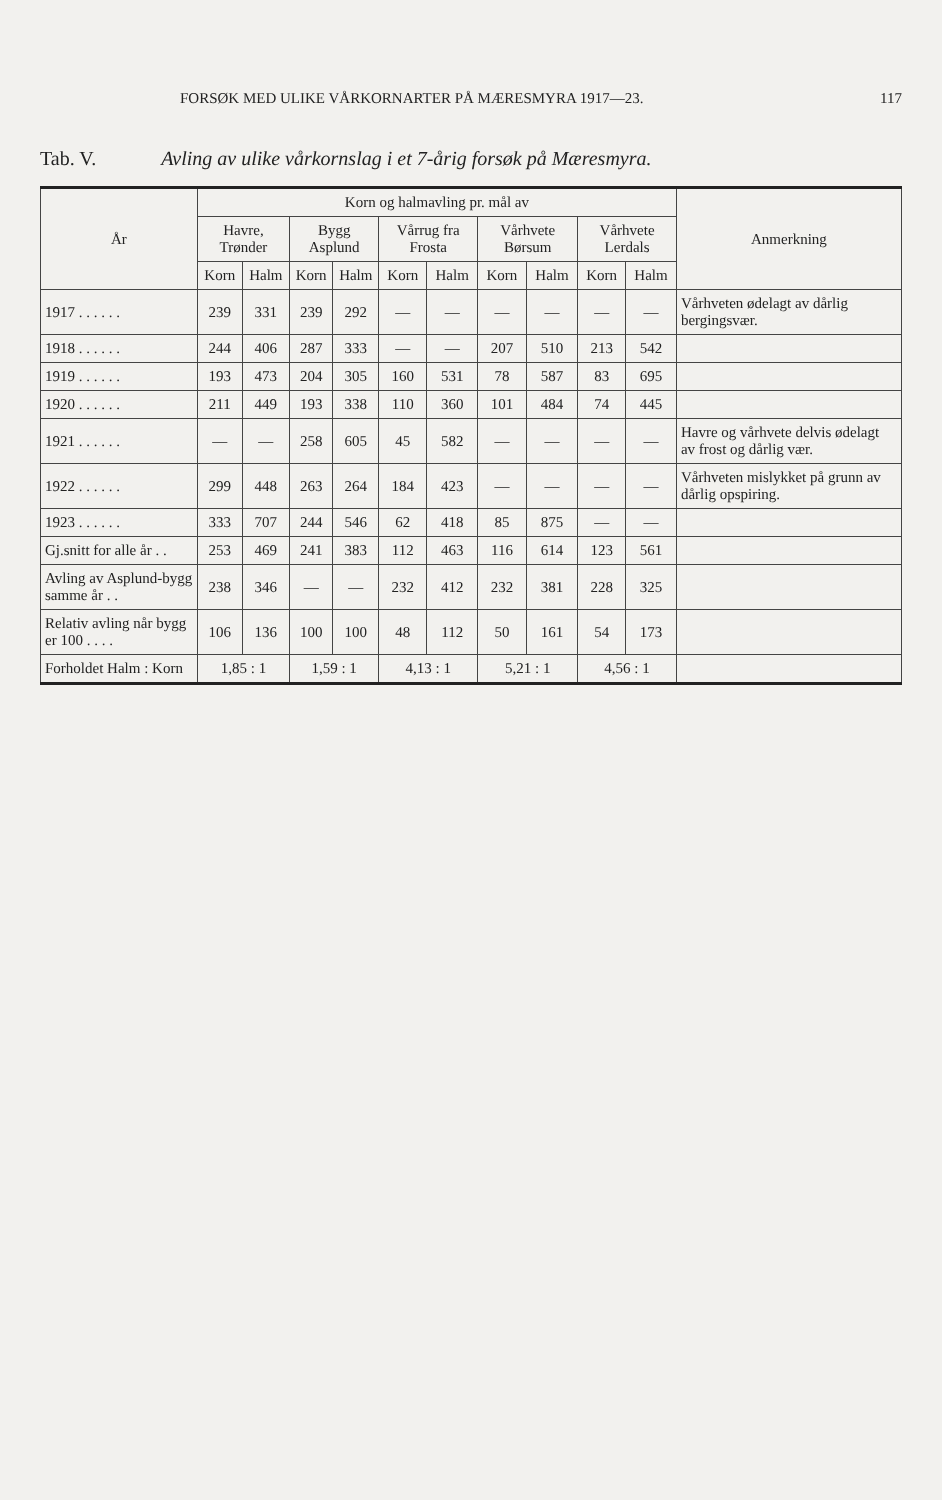FORSØK MED ULIKE VÅRKORNARTER PÅ MÆRESMYRA 1917—23. 117
Tab. V. Avling av ulike vårkornslag i et 7-årig forsøk på Mæresmyra.
| År | Korn og halmavling pr. mål av | | | | | | | | | | Anmerkning |
| --- | --- | --- | --- | --- | --- | --- | --- | --- | --- | --- | --- |
| | Havre, Trønder | | Bygg Asplund | | Vårrug fra Frosta | | Vårhvete Børsum | | Vårhvete Lerdals | | |
| | Korn | Halm | Korn | Halm | Korn | Halm | Korn | Halm | Korn | Halm | |
| 1917 . . . . . . | 239 | 331 | 239 | 292 | — | — | — | — | — | — | Vårhveten ødelagt av dårlig bergingsvær. |
| 1918 . . . . . . | 244 | 406 | 287 | 333 | — | — | 207 | 510 | 213 | 542 | |
| 1919 . . . . . . | 193 | 473 | 204 | 305 | 160 | 531 | 78 | 587 | 83 | 695 | |
| 1920 . . . . . . | 211 | 449 | 193 | 338 | 110 | 360 | 101 | 484 | 74 | 445 | |
| 1921 . . . . . . | — | — | 258 | 605 | 45 | 582 | — | — | — | — | Havre og vårhvete delvis ødelagt av frost og dårlig vær. |
| 1922 . . . . . . | 299 | 448 | 263 | 264 | 184 | 423 | — | — | — | — | Vårhveten mislykket på grunn av dårlig opspiring. |
| 1923 . . . . . . | 333 | 707 | 244 | 546 | 62 | 418 | 85 | 875 | — | — | |
| Gj.snitt for alle år . . | 253 | 469 | 241 | 383 | 112 | 463 | 116 | 614 | 123 | 561 | |
| Avling av Asplund-bygg samme år . . | 238 | 346 | — | — | 232 | 412 | 232 | 381 | 228 | 325 | |
| Relativ avling når bygg er 100 . . . . | 106 | 136 | 100 | 100 | 48 | 112 | 50 | 161 | 54 | 173 | |
| Forholdet Halm : Korn | 1,85 : 1 | | 1,59 : 1 | | 4,13 : 1 | | 5,21 : 1 | | 4,56 : 1 | | |